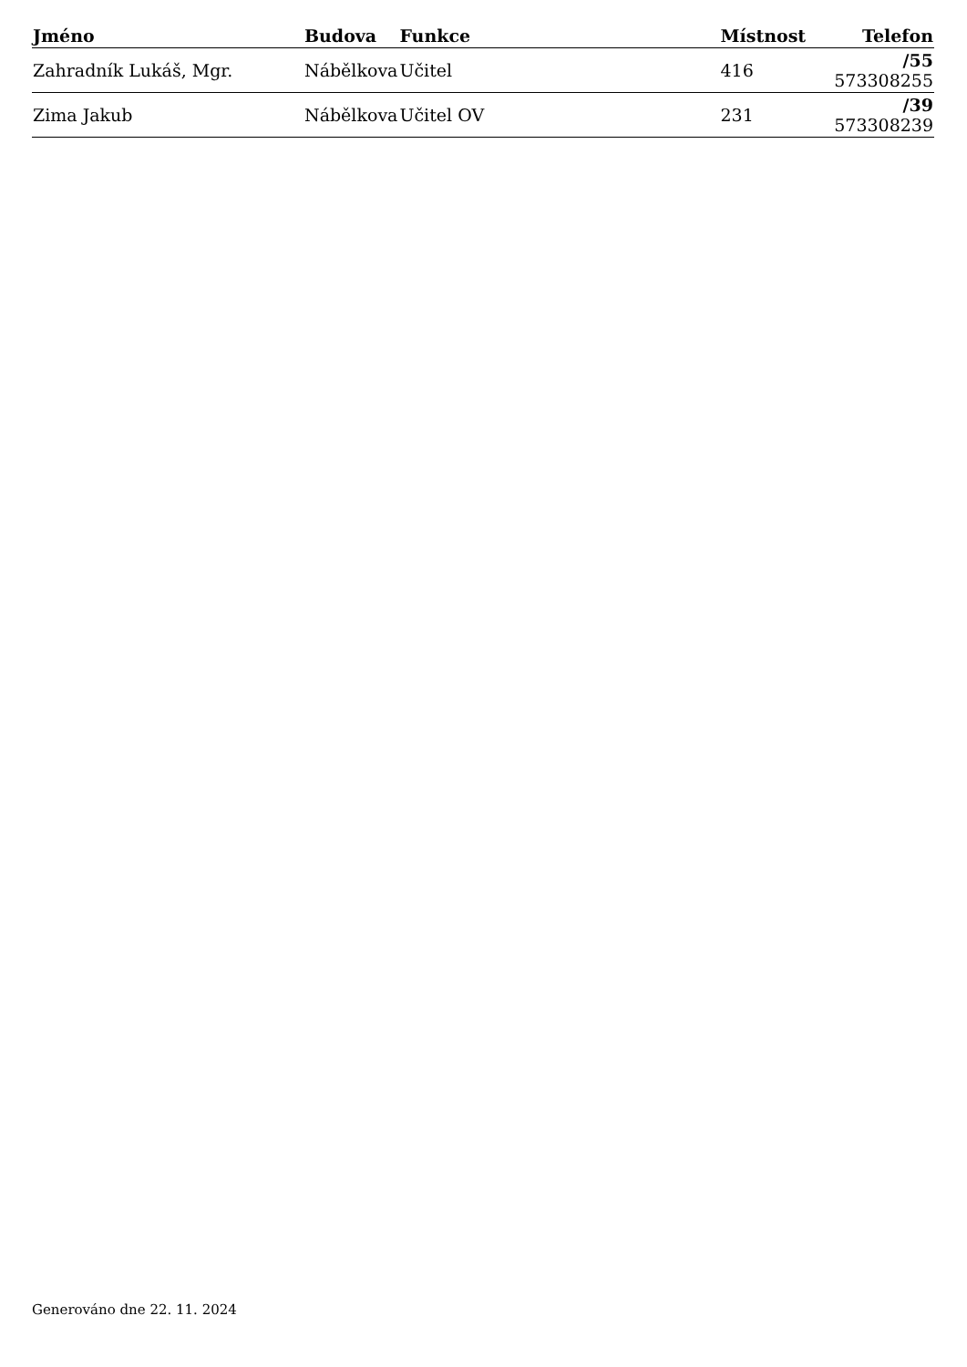| Jméno | Budova | Funkce | Místnost | Telefon |
| --- | --- | --- | --- | --- |
| Zahradník Lukáš, Mgr. | Nábělkova | Učitel | 416 | /55 573308255 |
| Zima Jakub | Nábělkova | Učitel OV | 231 | /39 573308239 |
Generováno dne 22. 11. 2024